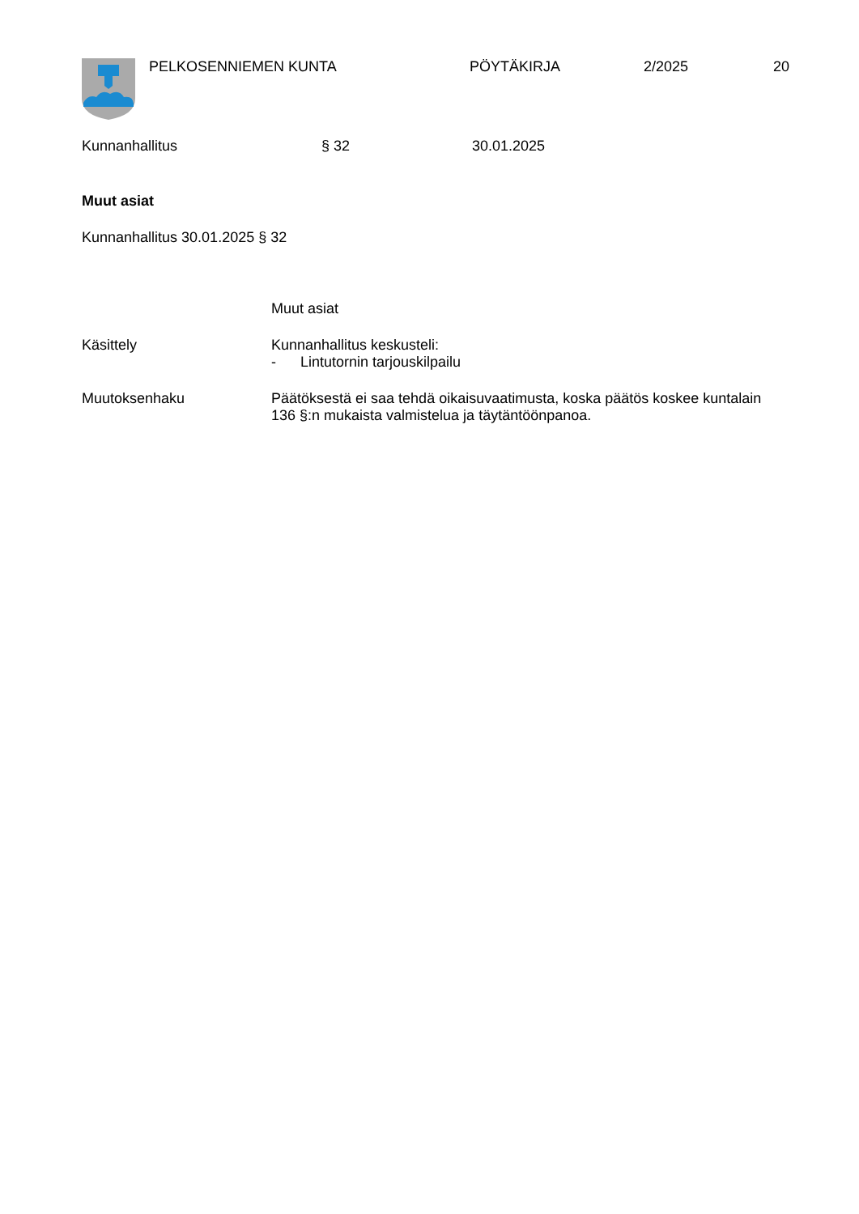PELKOSENNIEMEN KUNTA PÖYTÄKIRJA 2/2025 20
Kunnanhallitus § 32 30.01.2025
Muut asiat
Kunnanhallitus 30.01.2025 § 32
Muut asiat
Käsittely Kunnanhallitus keskusteli:
- Lintutornin tarjouskilpailu
Muutoksenhaku Päätöksestä ei saa tehdä oikaisuvaatimusta, koska päätös koskee kuntalain 136 §:n mukaista valmistelua ja täytäntöönpanoa.